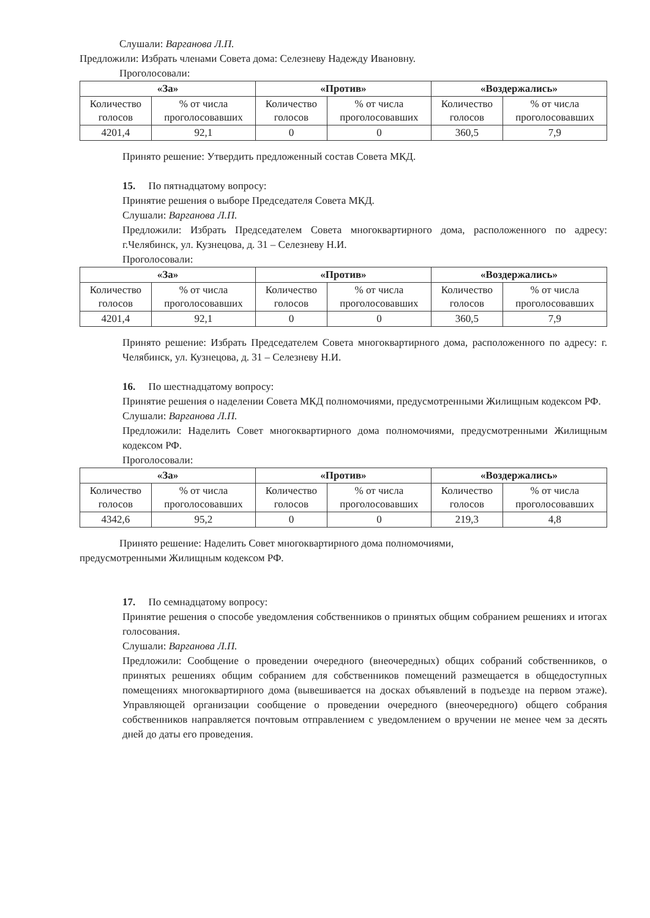Слушали: Варганова Л.П.
Предложили: Избрать членами Совета дома: Селезневу Надежду Ивановну.
Проголосовали:
| «За» | | «Против» | | «Воздержались» | |
| --- | --- | --- | --- | --- | --- |
| Количество голосов | % от числа проголосовавших | Количество голосов | % от числа проголосовавших | Количество голосов | % от числа проголосовавших |
| 4201,4 | 92,1 | 0 | 0 | 360,5 | 7,9 |
Принято решение: Утвердить предложенный состав Совета МКД.
15. По пятнадцатому вопросу:
Принятие решения о выборе Председателя Совета МКД.
Слушали: Варганова Л.П.
Предложили: Избрать Председателем Совета многоквартирного дома, расположенного по адресу: г.Челябинск, ул. Кузнецова, д. 31 – Селезневу Н.И.
Проголосовали:
| «За» | | «Против» | | «Воздержались» | |
| --- | --- | --- | --- | --- | --- |
| Количество голосов | % от числа проголосовавших | Количество голосов | % от числа проголосовавших | Количество голосов | % от числа проголосовавших |
| 4201,4 | 92,1 | 0 | 0 | 360,5 | 7,9 |
Принято решение: Избрать Председателем Совета многоквартирного дома, расположенного по адресу: г. Челябинск, ул. Кузнецова, д. 31 – Селезневу Н.И.
16. По шестнадцатому вопросу:
Принятие решения о наделении Совета МКД полномочиями, предусмотренными Жилищным кодексом РФ.
Слушали: Варганова Л.П.
Предложили: Наделить Совет многоквартирного дома полномочиями, предусмотренными Жилищным кодексом РФ.
Проголосовали:
| «За» | | «Против» | | «Воздержались» | |
| --- | --- | --- | --- | --- | --- |
| Количество голосов | % от числа проголосовавших | Количество голосов | % от числа проголосовавших | Количество голосов | % от числа проголосовавших |
| 4342,6 | 95,2 | 0 | 0 | 219,3 | 4,8 |
Принято решение: Наделить Совет многоквартирного дома полномочиями,
предусмотренными Жилищным кодексом РФ.
17. По семнадцатому вопросу:
Принятие решения о способе уведомления собственников о принятых общим собранием решениях и итогах голосования.
Слушали: Варганова Л.П.
Предложили: Сообщение о проведении очередного (внеочередных) общих собраний собственников, о принятых решениях общим собранием для собственников помещений размещается в общедоступных помещениях многоквартирного дома (вывешивается на досках объявлений в подъезде на первом этаже). Управляющей организации сообщение о проведении очередного (внеочередного) общего собрания собственников направляется почтовым отправлением с уведомлением о вручении не менее чем за десять дней до даты его проведения.